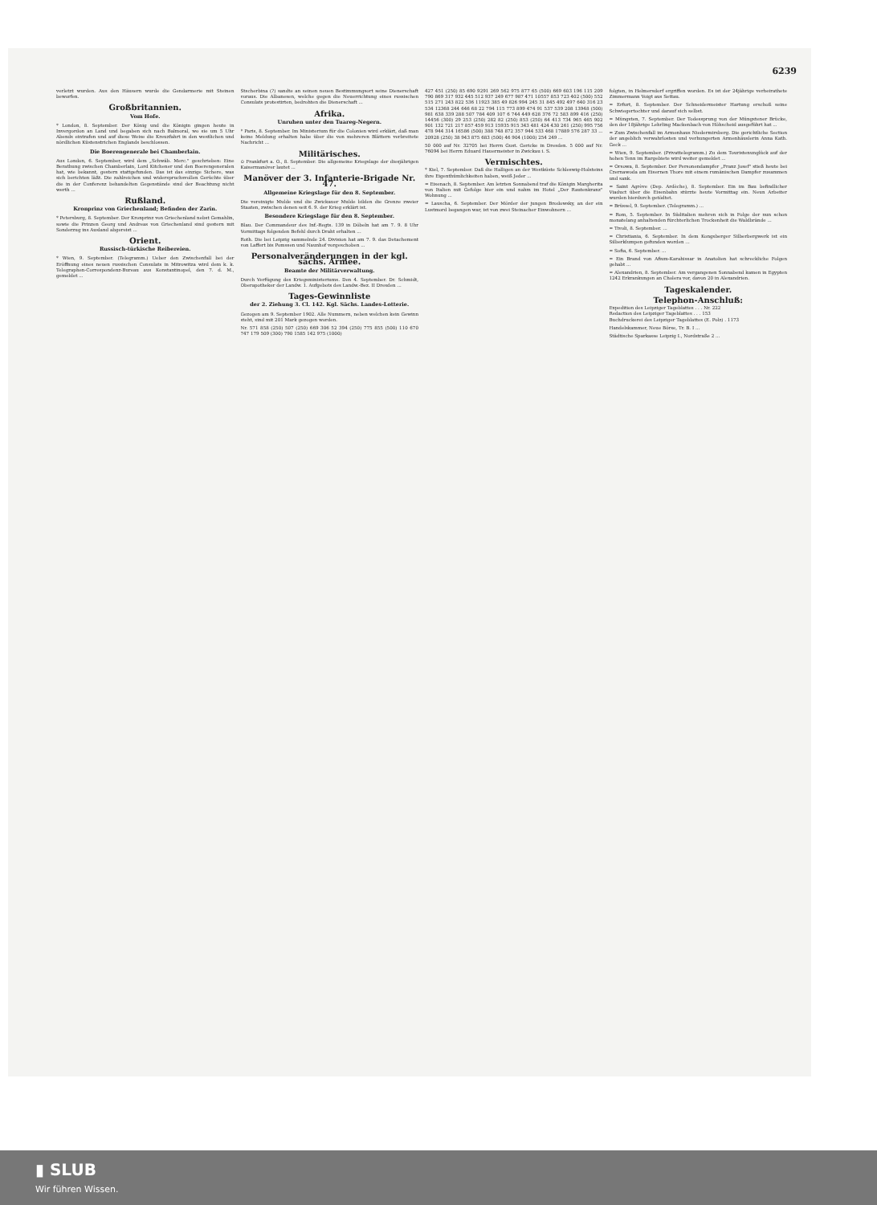6239
verletzt wurden. Aus den Häusern wurde die Gendarmerie mit Steinen beworfen.
Großbritannien.
Vom Hofe.
* London, 8. September. Der König und die Königin gingen heute in Invergordon an Land und begaben sich nach Balmoral, wo sie um 5 Uhr Abends eintrafen und auf diese Weise die Kreuzfahrt in den westlichen und nördlichen Küstenstrichen Englands beschlossen.
Die Boerengenerale bei Chamberlain.
Aus London, 6. September, wird dem „Schwäb. Merc." geschrieben: Eine Berathung zwischen Chamberlain, Lord Kitchener und den Boerengeneralen hat, wie bekannt, gestern stattgefunden. Das ist das einzige Sichere, was sich berichten läßt. Die zahlreichen und widerspruchsvollen Gerüchte über die in der Conferenz behandelten Gegenstände sind der Beachtung nicht werth ...
Rußland.
Kronprinz von Griechenland; Befinden der Zarin.
* Petersburg, 8. September. Der Kronprinz von Griechenland nebst Gemahlin, sowie die Prinzen Georg und Andreas von Griechenland sind gestern mit Sonderzug ins Ausland abgereist ...
Orient.
Russisch-türkische Reibereien.
* Wien, 9. September. (Telegramm.) Ueber den Zwischenfall bei der Eröffnung eines neuen russischen Consulats in Mitrowitza wird dem k. k. Telegraphen-Correspondenz-Bureau aus Konstantinopel, den 7. d. M., gemeldet ...
Stscherbina (?) sandte an seinen neuen Bestimmungsort seine Dienerschaft voraus. Die Albanesen, welche gegen die Neuerrichtung eines russischen Consulats protestirten, bedrohten die Dienerschaft ...
Afrika.
Unruhen unter den Tuareg-Negern.
* Paris, 8. September. Im Ministerium für die Colonien wird erklärt, daß man keine Meldung erhalten habe über die von mehreren Blättern verbreitete Nachricht ...
Militärisches.
⊙ Frankfurt a. O., 8. September. Die allgemeine Kriegslage der diesjährigen Kaisermanöver lautet ...
Manöver der 3. Infanterie-Brigade Nr. 47.
Allgemeine Kriegslage für den 8. September.
Die vereinigte Mulde und die Zwickauer Mulde bilden die Grenze zweier Staaten, zwischen denen seit 6. 9. der Krieg erklärt ist.
Besondere Kriegslage für den 8. September.
Blau. Der Commandeur des Inf.-Regts. 139 in Döbeln hat am 7. 9. 8 Uhr Vormittags folgenden Befehl durch Draht erhalten ...
Roth. Die bei Leipzig sammelnde 24. Division hat am 7. 9. das Detachement von Laffert bis Pomssen und Naunhof vorgeschoben ...
Personalveränderungen in der kgl. sächs. Armee.
Beamte der Militärverwaltung.
Durch Verfügung des Kriegsministeriums. Den 4. September. Dr. Schmidt, Oberapotheker der Landw. 1. Aufgebots des Landw.-Bez. II Dresden ...
Tages-Gewinnliste
der 2. Ziehung 3. Cl. 142. Kgl. Sächs. Landes-Lotterie.
Gezogen am 9. September 1902. Alle Nummern, neben welchen kein Gewinn steht, sind mit 201 Mark gezogen worden.
Nr. 571 858 (250) 507 (250) 669 306 52 394 (250) 775 855 (500) 110 670 747 179 509 (300) 790 1585 142 975 (1000)
427 451 (250) 85 690 9291 269 562 975 877 65 (500) 669 603 196 115 209 790 869 317 932 445 512 937 249 677 987 471 10557 853 723 402 (500) 552 515 271 243 822 536 11923 385 49 826 994 245 31 845 492 497 640 316 23 534 12368 244 646 68 22 794 115 773 899 474 91 537 539 208 13948 (500) 981 638 339 288 507 784 409 107 6 744 449 628 376 72 583 899 416 (250) 14456 (300) 29 253 (250) 282 82 (250) 853 (250) 64 413 734 965 465 902 901 132 721 217 857 459 913 15935 915 343 481 424 430 261 (250) 995 756 478 944 314 16586 (500) 388 748 872 357 944 533 468 17889 576 287 33 ... 20928 (250) 38 943 875 683 (500) 46 904 (1000) 254 249 ...
50 000 auf Nr. 32705 bei Herrn Gust. Gericke in Dresden. 5 000 auf Nr. 76094 bei Herrn Eduard Hauermeister in Zwickau i. S.
Vermischtes.
* Kiel, 7. September. Daß die Halligen an der Westküste Schleswig-Holsteins ihre Eigenthümlichkeiten haben, weiß Jeder ...
= Eisenach, 8. September. Am letzten Sonnabend traf die Königin Margherita von Italien mit Gefolge hier ein und nahm im Hotel „Der Rautenkranz" Wohnung ...
= Lauscha, 6. September. Der Mörder der jungen Brodowsky, an der ein Lustmord begangen war, ist von zwei Steinacher Einwohnern ...
folgten, in Helmersdorf ergriffen worden. Es ist der 24jährige verheirathete Zimmermann Voigt aus Settau.
= Erfurt, 8. September. Der Schneidermeister Hartung erschoß seine Schwiegertochter und darauf sich selbst.
= Müngsten, 7. September. Der Todessprung von der Müngstener Brücke, den der 18jährige Lehrling Mackenbach von Höhscheid ausgeführt hat ...
= Zum Zwischenfall im Armenhaus Niedermirsberg. Die gerichtliche Section der angeblich verwahrlosten und verhungerten Armenhäuslerin Anna Kath. Geck ...
= Wien, 9. September. (Privattelegramm.) Zu dem Touristenunglück auf der hohen Tenn im Rargebiete wird weiter gemeldet ...
= Orsowa, 8. September. Der Personendampfer „Franz Josef" stieß heute bei Czernawoda am Eisernen Thore mit einem rumänischen Dampfer zusammen und sank.
= Saint Agrève (Dep. Ardèche), 8. September. Ein im Bau befindlicher Viaduct über die Eisenbahn stürzte heute Vormittag ein. Neun Arbeiter wurden hierdurch getödtet.
= Brüssel, 9. September. (Telegramm.) ...
= Rom, 5. September. In Süditalien mehren sich in Folge der nun schon monatelang anhaltenden fürchterlichen Trockenheit die Waldbrände ...
= Tivoli, 8. September. ...
= Christiania, 6. September. In dem Kongsberger Silberbergwerk ist ein Silberklumpen gefunden worden ...
= Sofia, 6. September. ...
= Ein Brand von Afium-Karahissar in Anatolien hat schreckliche Folgen gehabt ...
= Alexandrien, 8. September. Am vergangenen Sonnabend kamen in Egypten 1242 Erkrankungen an Cholera vor, davon 20 in Alexandrien.
Tageskalender.
Telephon-Anschluß:
Expedition des Leipziger Tageblattes . . . Nr. 222
Redaction des Leipziger Tageblattes . . . 153
Buchdruckerei des Leipziger Tageblattes (E. Polz) . 1173
Handelskammer, Neue Börse, Tr. B. I ...
Städtische Sparkasse Leipzig I., Nordstraße 2 ...
▮ SLUB
Wir führen Wissen.